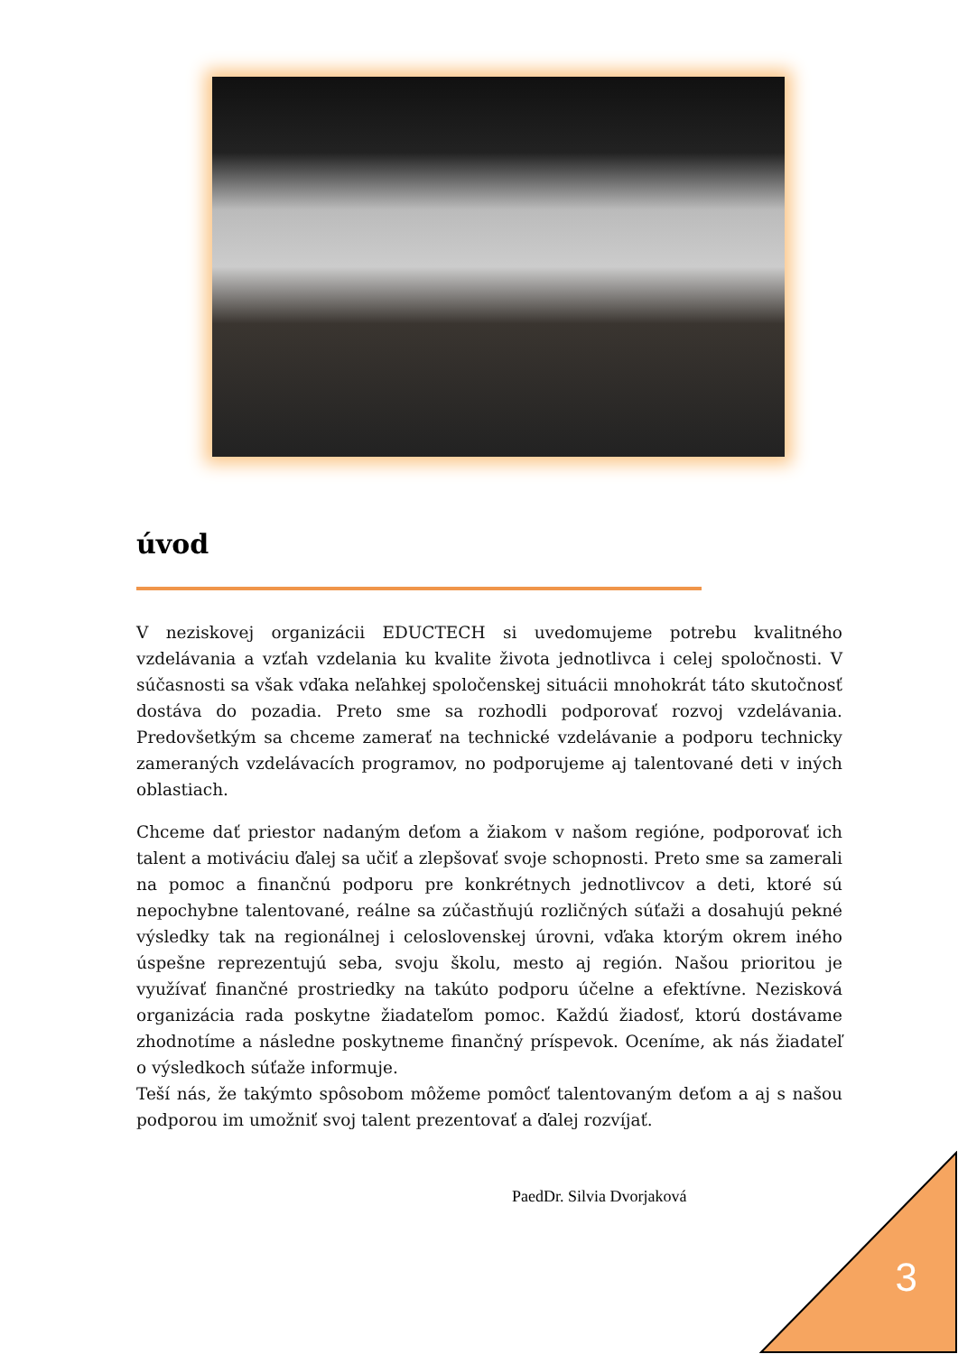úvod
V neziskovej organizácii EDUCTECH si uvedomujeme potrebu kvalitného vzdelávania a vzťah vzdelania ku kvalite života jednotlivca i celej spoločnosti. V súčasnosti sa však vďaka neľahkej spoločenskej situácii mnohokrát táto skutočnosť dostáva do pozadia. Preto sme sa rozhodli podporovať rozvoj vzdelávania. Predovšetkým sa chceme zamerať na technické vzdelávanie a podporu technicky zameraných vzdelávacích programov, no podporujeme aj talentované deti v iných oblastiach.
Chceme dať priestor nadaným deťom a žiakom v našom regióne, podporovať ich talent a motiváciu ďalej sa učiť a zlepšovať svoje schopnosti. Preto sme sa zamerali na pomoc a finančnú podporu pre konkrétnych jednotlivcov a deti, ktoré sú nepochybne talentované, reálne sa zúčastňujú rozličných súťaži a dosahujú pekné výsledky tak na regionálnej i celoslovenskej úrovni, vďaka ktorým okrem iného úspešne reprezentujú seba, svoju školu, mesto aj región. Našou prioritou je využívať finančné prostriedky na takúto podporu účelne a efektívne. Nezisková organizácia rada poskytne žiadateľom pomoc. Každú žiadosť, ktorú dostávame zhodnotíme a následne poskytneme finančný príspevok. Oceníme, ak nás žiadateľ o výsledkoch súťaže informuje.
Teší nás, že takýmto spôsobom môžeme pomôcť talentovaným deťom a aj s našou podporou im umožniť svoj talent prezentovať a ďalej rozvíjať.
PaedDr. Silvia Dvorjaková
3